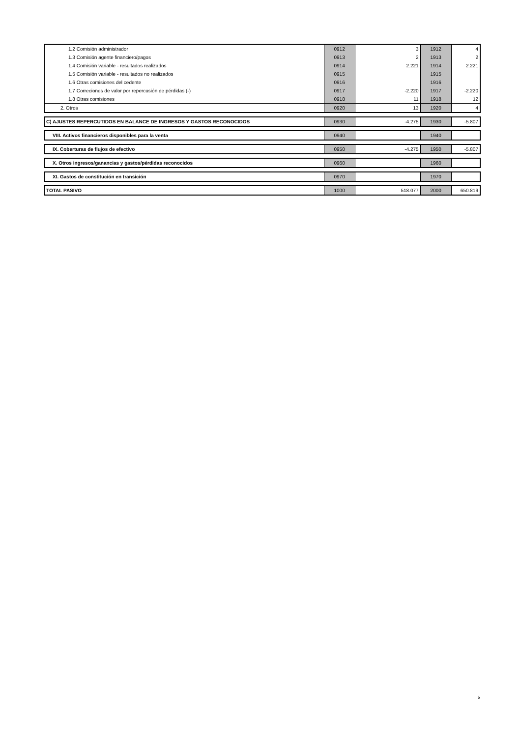| 1.2 Comisión administrador | 0912 | 3 | 1912 | 4 |
| 1.3 Comisión agente financiero/pagos | 0913 | 2 | 1913 | 2 |
| 1.4 Comisión variable - resultados realizados | 0914 | 2.221 | 1914 | 2.221 |
| 1.5 Comisión variable - resultados no realizados | 0915 | | 1915 | |
| 1.6 Otras comisiones del cedente | 0916 | | 1916 | |
| 1.7 Correciones de valor por repercusión de pérdidas (-) | 0917 | -2.220 | 1917 | -2.220 |
| 1.8 Otras comisiones | 0918 | 11 | 1918 | 12 |
| 2. Otros | 0920 | 13 | 1920 | 4 |
| C) AJUSTES REPERCUTIDOS EN BALANCE DE INGRESOS Y GASTOS RECONOCIDOS | 0930 | -4.275 | 1930 | -5.807 |
| VIII. Activos financieros disponibles para la venta | 0940 | | 1940 | |
| IX. Coberturas de flujos de efectivo | 0950 | -4.275 | 1950 | -5.807 |
| X. Otros ingresos/ganancias y gastos/pérdidas reconocidos | 0960 | | 1960 | |
| XI. Gastos de constitución en transición | 0970 | | 1970 | |
| TOTAL PASIVO | 1000 | 518.077 | 2000 | 650.819 |
5